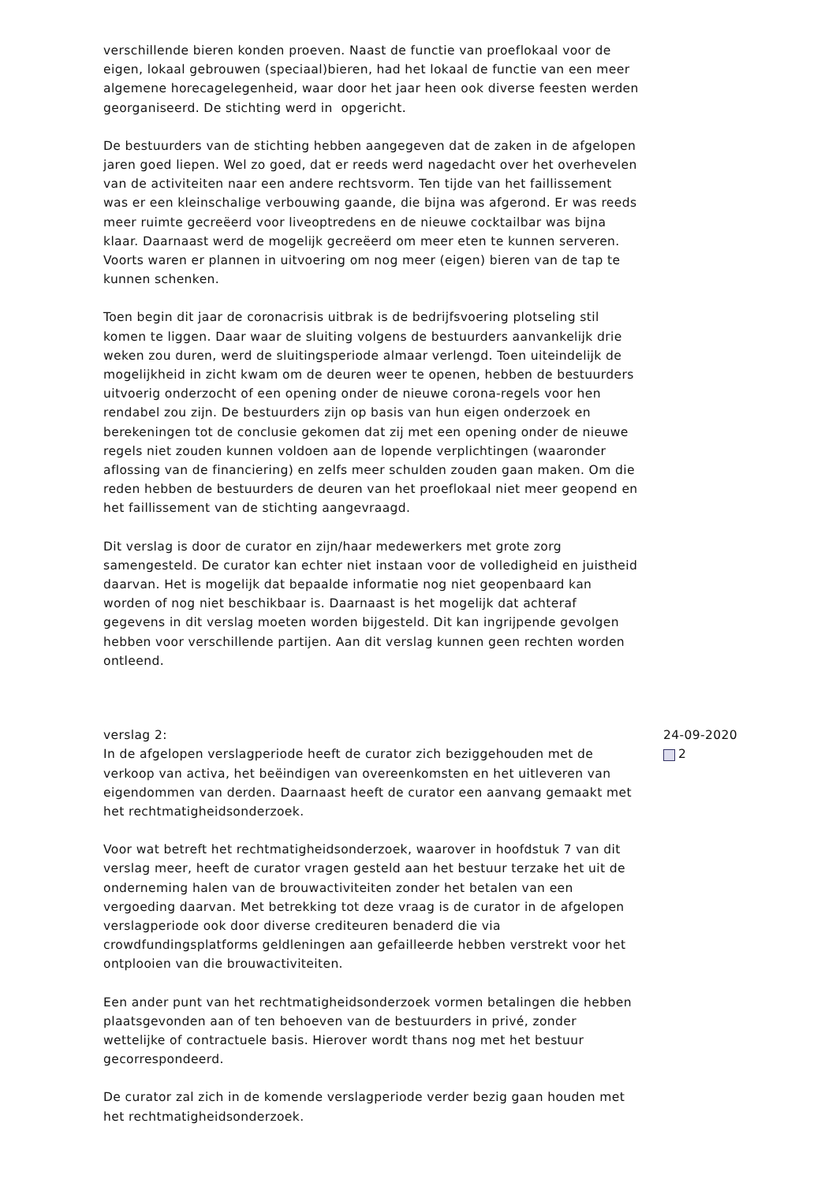verschillende bieren konden proeven. Naast de functie van proeflokaal voor de eigen, lokaal gebrouwen (speciaal)bieren, had het lokaal de functie van een meer algemene horecagelegenheid, waar door het jaar heen ook diverse feesten werden georganiseerd. De stichting werd in opgericht.
De bestuurders van de stichting hebben aangegeven dat de zaken in de afgelopen jaren goed liepen. Wel zo goed, dat er reeds werd nagedacht over het overhevelen van de activiteiten naar een andere rechtsvorm. Ten tijde van het faillissement was er een kleinschalige verbouwing gaande, die bijna was afgerond. Er was reeds meer ruimte gecreëerd voor liveoptredens en de nieuwe cocktailbar was bijna klaar. Daarnaast werd de mogelijk gecreëerd om meer eten te kunnen serveren. Voorts waren er plannen in uitvoering om nog meer (eigen) bieren van de tap te kunnen schenken.
Toen begin dit jaar de coronacrisis uitbrak is de bedrijfsvoering plotseling stil komen te liggen. Daar waar de sluiting volgens de bestuurders aanvankelijk drie weken zou duren, werd de sluitingsperiode almaar verlengd. Toen uiteindelijk de mogelijkheid in zicht kwam om de deuren weer te openen, hebben de bestuurders uitvoerig onderzocht of een opening onder de nieuwe corona-regels voor hen rendabel zou zijn. De bestuurders zijn op basis van hun eigen onderzoek en berekeningen tot de conclusie gekomen dat zij met een opening onder de nieuwe regels niet zouden kunnen voldoen aan de lopende verplichtingen (waaronder aflossing van de financiering) en zelfs meer schulden zouden gaan maken. Om die reden hebben de bestuurders de deuren van het proeflokaal niet meer geopend en het faillissement van de stichting aangevraagd.
Dit verslag is door de curator en zijn/haar medewerkers met grote zorg samengesteld. De curator kan echter niet instaan voor de volledigheid en juistheid daarvan. Het is mogelijk dat bepaalde informatie nog niet geopenbaard kan worden of nog niet beschikbaar is. Daarnaast is het mogelijk dat achteraf gegevens in dit verslag moeten worden bijgesteld. Dit kan ingrijpende gevolgen hebben voor verschillende partijen. Aan dit verslag kunnen geen rechten worden ontleend.
verslag 2:
In de afgelopen verslagperiode heeft de curator zich beziggehouden met de verkoop van activa, het beëindigen van overeenkomsten en het uitleveren van eigendommen van derden. Daarnaast heeft de curator een aanvang gemaakt met het rechtmatigheidsonderzoek.
Voor wat betreft het rechtmatigheidsonderzoek, waarover in hoofdstuk 7 van dit verslag meer, heeft de curator vragen gesteld aan het bestuur terzake het uit de onderneming halen van de brouwactiviteiten zonder het betalen van een vergoeding daarvan. Met betrekking tot deze vraag is de curator in de afgelopen verslagperiode ook door diverse crediteuren benaderd die via crowdfundingsplatforms geldleningen aan gefailleerde hebben verstrekt voor het ontplooien van die brouwactiviteiten.
Een ander punt van het rechtmatigheidsonderzoek vormen betalingen die hebben plaatsgevonden aan of ten behoeven van de bestuurders in privé, zonder wettelijke of contractuele basis. Hierover wordt thans nog met het bestuur gecorrespondeerd.
De curator zal zich in de komende verslagperiode verder bezig gaan houden met het rechtmatigheidsonderzoek.
24-09-2020
2